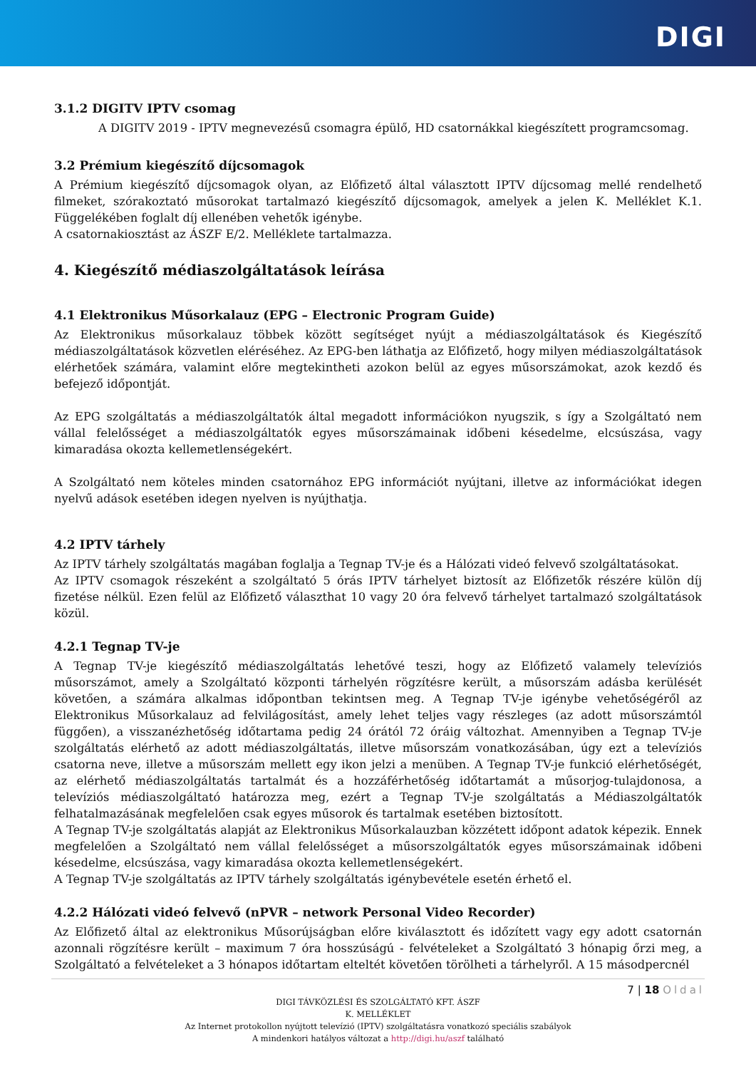DIGI
3.1.2 DIGITV IPTV csomag
A DIGITV 2019 - IPTV megnevezésű csomagra épülő, HD csatornákkal kiegészített programcsomag.
3.2 Prémium kiegészítő díjcsomagok
A Prémium kiegészítő díjcsomagok olyan, az Előfizető által választott IPTV díjcsomag mellé rendelhető filmeket, szórakoztató műsorokat tartalmazó kiegészítő díjcsomagok, amelyek a jelen K. Melléklet K.1. Függelékében foglalt díj ellenében vehetők igénybe.
A csatornakiosztást az ÁSZF E/2. Melléklete tartalmazza.
4. Kiegészítő médiaszolgáltatások leírása
4.1 Elektronikus Műsorkalauz (EPG – Electronic Program Guide)
Az Elektronikus műsorkalauz többek között segítséget nyújt a médiaszolgáltatások és Kiegészítő médiaszolgáltatások közvetlen eléréséhez. Az EPG-ben láthatja az Előfizető, hogy milyen médiaszolgáltatások elérhetőek számára, valamint előre megtekintheti azokon belül az egyes műsorszámokat, azok kezdő és befejező időpontját.
Az EPG szolgáltatás a médiaszolgáltatók által megadott információkon nyugszik, s így a Szolgáltató nem vállal felelősséget a médiaszolgáltatók egyes műsorszámainak időbeni késedelme, elcsúszása, vagy kimaradása okozta kellemetlenségekért.
A Szolgáltató nem köteles minden csatornához EPG információt nyújtani, illetve az információkat idegen nyelvű adások esetében idegen nyelven is nyújthatja.
4.2 IPTV tárhely
Az IPTV tárhely szolgáltatás magában foglalja a Tegnap TV-je és a Hálózati videó felvevő szolgáltatásokat.
Az IPTV csomagok részeként a szolgáltató 5 órás IPTV tárhelyet biztosít az Előfizetők részére külön díj fizetése nélkül. Ezen felül az Előfizető választhat 10 vagy 20 óra felvevő tárhelyet tartalmazó szolgáltatások közül.
4.2.1 Tegnap TV-je
A Tegnap TV-je kiegészítő médiaszolgáltatás lehetővé teszi, hogy az Előfizető valamely televíziós műsorszámot, amely a Szolgáltató központi tárhelyén rögzítésre került, a műsorszám adásba kerülését követően, a számára alkalmas időpontban tekintsen meg. A Tegnap TV-je igénybe vehetőségéről az Elektronikus Műsorkalauz ad felvilágosítást, amely lehet teljes vagy részleges (az adott műsorszámtól függően), a visszanézhetőség időtartama pedig 24 órától 72 óráig változhat. Amennyiben a Tegnap TV-je szolgáltatás elérhető az adott médiaszolgáltatás, illetve műsorszám vonatkozásában, úgy ezt a televíziós csatorna neve, illetve a műsorszám mellett egy ikon jelzi a menüben. A Tegnap TV-je funkció elérhetőségét, az elérhető médiaszolgáltatás tartalmát és a hozzáférhetőség időtartamát a műsorjog-tulajdonosa, a televíziós médiaszolgáltató határozza meg, ezért a Tegnap TV-je szolgáltatás a Médiaszolgáltatók felhatalmazásának megfelelően csak egyes műsorok és tartalmak esetében biztosított.
A Tegnap TV-je szolgáltatás alapját az Elektronikus Műsorkalauzban közzétett időpont adatok képezik. Ennek megfelelően a Szolgáltató nem vállal felelősséget a műsorszolgáltatók egyes műsorszámainak időbeni késedelme, elcsúszása, vagy kimaradása okozta kellemetlenségekért.
A Tegnap TV-je szolgáltatás az IPTV tárhely szolgáltatás igénybevétele esetén érhető el.
4.2.2 Hálózati videó felvevő (nPVR – network Personal Video Recorder)
Az Előfizető által az elektronikus Műsorújságban előre kiválasztott és időzített vagy egy adott csatornán azonnali rögzítésre került – maximum 7 óra hosszúságú - felvételeket a Szolgáltató 3 hónapig őrzi meg, a Szolgáltató a felvételeket a 3 hónapos időtartam elteltét követően törölheti a tárhelyről. A 15 másodpercnél
7 | 18 Oldal
DIGI TÁVKÖZLÉSI ÉS SZOLGÁLTATÓ KFT. ÁSZF
K. MELLÉKLET
Az Internet protokollon nyújtott televízió (IPTV) szolgáltatásra vonatkozó speciális szabályok
A mindenkori hatályos változat a http://digi.hu/aszf található